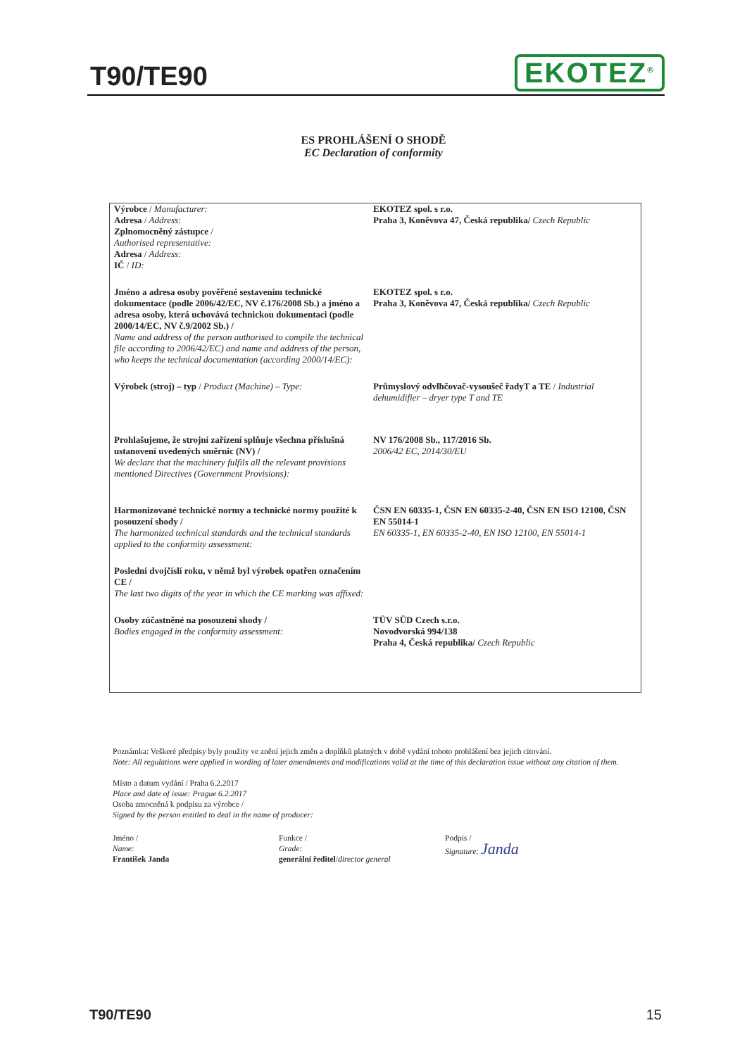T90/TE90
EKOTEZ<sup>®</sup>
ES PROHLÁŠENÍ O SHODĚ
EC Declaration of conformity
| Výrobce / Manufacturer: Adresa / Address: Zplnomocněný zástupce / Authorised representative: Adresa / Address: IČ / ID: | EKOTEZ spol. s r.o. Praha 3, Koněvova 47, Česká republika/ Czech Republic |
| Jméno a adresa osoby pověřené sestavením technické dokumentace (podle 2006/42/EC, NV č.176/2008 Sb.) a jméno a adresa osoby, která uchovává technickou dokumentaci (podle 2000/14/EC, NV č.9/2002 Sb.) / Name and address of the person authorised to compile the technical file according to 2006/42/EC) and name and address of the person, who keeps the technical documentation (according 2000/14/EC): | EKOTEZ spol. s r.o. Praha 3, Koněvova 47, Česká republika/ Czech Republic |
| Výrobek (stroj) – typ / Product (Machine) – Type: | Průmyslový odvlhčovač-vysoušeč řadyT a TE / Industrial dehumidifier – dryer type T and TE |
| Prohlašujeme, že strojní zařízení splňuje všechna příslušná ustanovení uvedených směrnic (NV) / We declare that the machinery fulfils all the relevant provisions mentioned Directives (Government Provisions): | NV 176/2008 Sb., 117/2016 Sb. 2006/42 EC, 2014/30/EU |
| Harmonizované technické normy a technické normy použité k posouzení shody / The harmonized technical standards and the technical standards applied to the conformity assessment: | ČSN EN 60335-1, ČSN EN 60335-2-40, ČSN EN ISO 12100, ČSN EN 55014-1 EN 60335-1, EN 60335-2-40, EN ISO 12100, EN 55014-1 |
| Poslední dvojčíslí roku, v němž byl výrobek opatřen označením CE / The last two digits of the year in which the CE marking was affixed: | |
| Osoby zúčastněné na posouzení shody / Bodies engaged in the conformity assessment: | TÜV SÜD Czech s.r.o. Novodvorská 994/138 Praha 4, Česká republika/ Czech Republic |
Poznámka: Veškeré předpisy byly použity ve znění jejich změn a doplňků platných v době vydání tohoto prohlášení bez jejich citování.
Note: All regulations were applied in wording of later amendments and modifications valid at the time of this declaration issue without any citation of them.
Místo a datum vydání / Praha 6.2.2017
Place and date of issue: Prague 6.2.2017
Osoba zmocněná k podpisu za výrobce /
Signed by the person entitled to deal in the name of producer:
Jméno /
Name:
František Janda
Funkce /
Grade:
generální ředitel/director general
Podpis /
Signature: Janda
T90/TE90 15